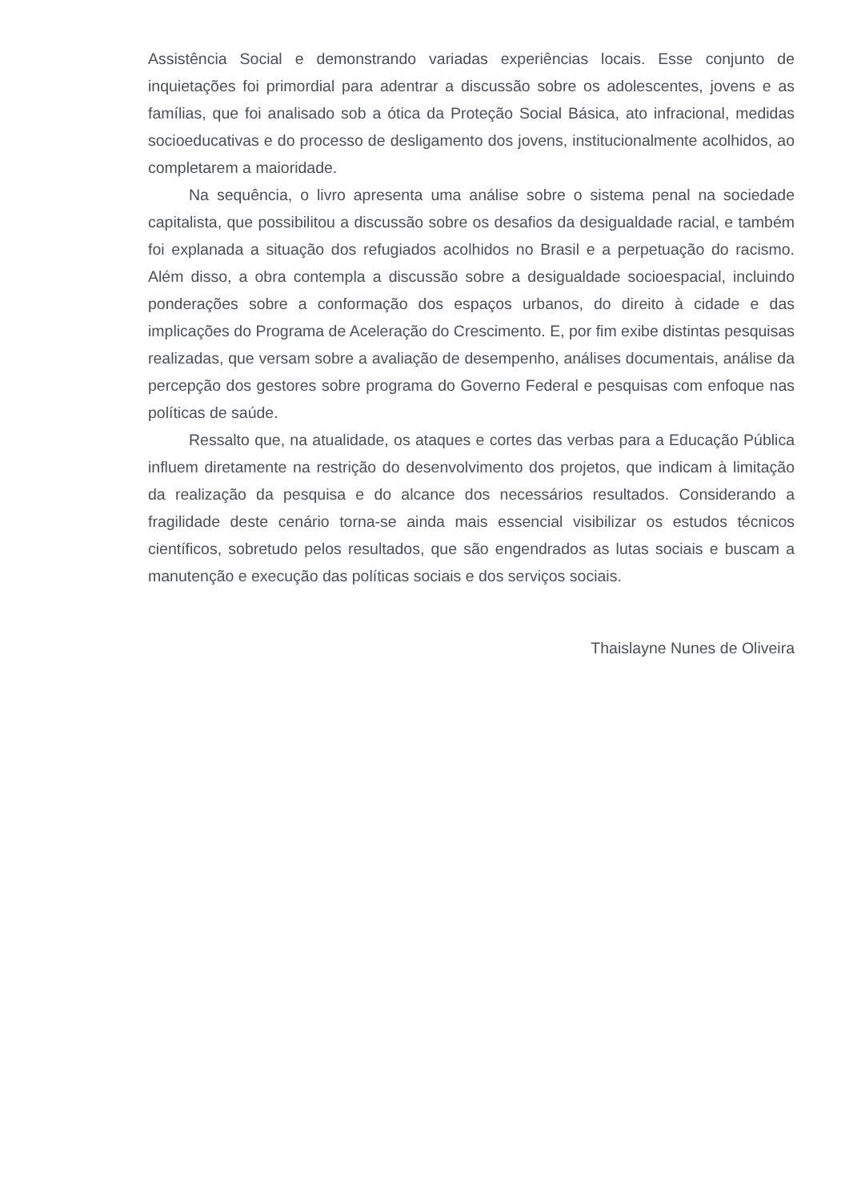Assistência Social e demonstrando variadas experiências locais. Esse conjunto de inquietações foi primordial para adentrar a discussão sobre os adolescentes, jovens e as famílias, que foi analisado sob a ótica da Proteção Social Básica, ato infracional, medidas socioeducativas e do processo de desligamento dos jovens, institucionalmente acolhidos, ao completarem a maioridade.
Na sequência, o livro apresenta uma análise sobre o sistema penal na sociedade capitalista, que possibilitou a discussão sobre os desafios da desigualdade racial, e também foi explanada a situação dos refugiados acolhidos no Brasil e a perpetuação do racismo. Além disso, a obra contempla a discussão sobre a desigualdade socioespacial, incluindo ponderações sobre a conformação dos espaços urbanos, do direito à cidade e das implicações do Programa de Aceleração do Crescimento. E, por fim exibe distintas pesquisas realizadas, que versam sobre a avaliação de desempenho, análises documentais, análise da percepção dos gestores sobre programa do Governo Federal e pesquisas com enfoque nas políticas de saúde.
Ressalto que, na atualidade, os ataques e cortes das verbas para a Educação Pública influem diretamente na restrição do desenvolvimento dos projetos, que indicam à limitação da realização da pesquisa e do alcance dos necessários resultados. Considerando a fragilidade deste cenário torna-se ainda mais essencial visibilizar os estudos técnicos científicos, sobretudo pelos resultados, que são engendrados as lutas sociais e buscam a manutenção e execução das políticas sociais e dos serviços sociais.
Thaislayne Nunes de Oliveira